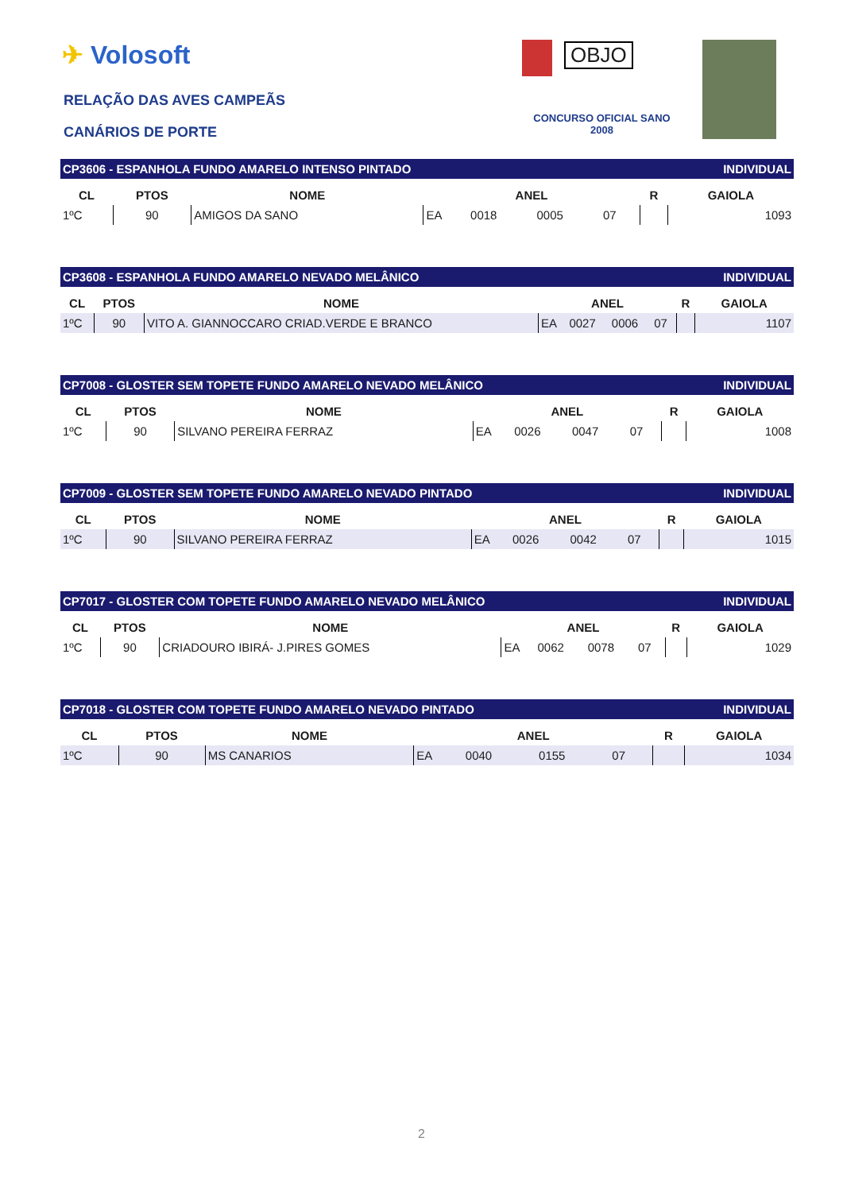✈ Volosoft
RELAÇÃO DAS AVES CAMPEÃS
CANÁRIOS DE PORTE
OBJO
CONCURSO OFICIAL SANO
2008
| CP3606 - ESPANHOLA FUNDO AMARELO INTENSO PINTADO | | | | | | | | | INDIVIDUAL |
| CL | PTOS | NOME | ANEL | | | | R | GAIOLA | |
| 1ºC | 90 | AMIGOS DA SANO | EA | 0018 | 0005 | 07 | | 1093 | |
| CP3608 - ESPANHOLA FUNDO AMARELO NEVADO MELÂNICO | | | | | | | | | INDIVIDUAL |
| CL | PTOS | NOME | ANEL | | | | R | GAIOLA | |
| 1ºC | 90 | VITO A. GIANNOCCARO CRIAD.VERDE E BRANCO | EA | 0027 | 0006 | 07 | | 1107 | |
| CP7008 - GLOSTER SEM TOPETE FUNDO AMARELO NEVADO MELÂNICO | | | | | | | | | INDIVIDUAL |
| CL | PTOS | NOME | ANEL | | | | R | GAIOLA | |
| 1ºC | 90 | SILVANO PEREIRA FERRAZ | EA | 0026 | 0047 | 07 | | 1008 | |
| CP7009 - GLOSTER SEM TOPETE FUNDO AMARELO NEVADO PINTADO | | | | | | | | | INDIVIDUAL |
| CL | PTOS | NOME | ANEL | | | | R | GAIOLA | |
| 1ºC | 90 | SILVANO PEREIRA FERRAZ | EA | 0026 | 0042 | 07 | | 1015 | |
| CP7017 - GLOSTER COM TOPETE FUNDO AMARELO NEVADO MELÂNICO | | | | | | | | | INDIVIDUAL |
| CL | PTOS | NOME | ANEL | | | | R | GAIOLA | |
| 1ºC | 90 | CRIADOURO IBIRÁ- J.PIRES GOMES | EA | 0062 | 0078 | 07 | | 1029 | |
| CP7018 - GLOSTER COM TOPETE FUNDO AMARELO NEVADO PINTADO | | | | | | | | | INDIVIDUAL |
| CL | PTOS | NOME | ANEL | | | | R | GAIOLA | |
| 1ºC | 90 | MS CANARIOS | EA | 0040 | 0155 | 07 | | 1034 | |
2